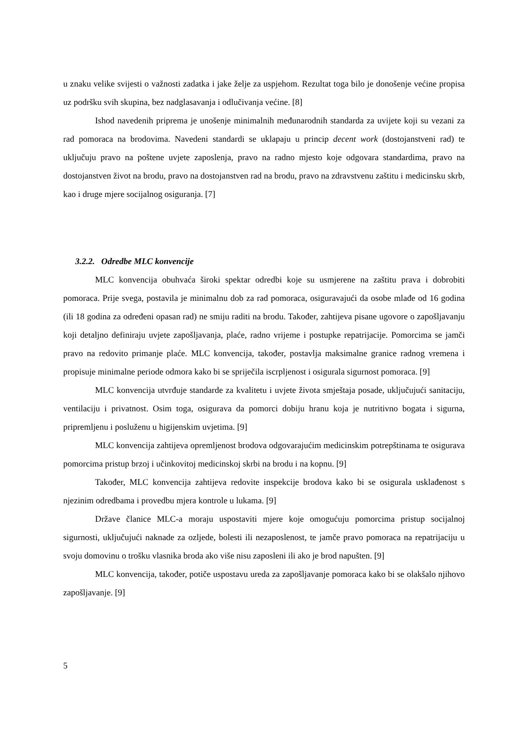u znaku velike svijesti o važnosti zadatka i jake želje za uspjehom. Rezultat toga bilo je donošenje većine propisa uz podršku svih skupina, bez nadglasavanja i odlučivanja većine. [8]
Ishod navedenih priprema je unošenje minimalnih međunarodnih standarda za uvijete koji su vezani za rad pomoraca na brodovima. Navedeni standardi se uklapaju u princip decent work (dostojanstveni rad) te uključuju pravo na poštene uvjete zaposlenja, pravo na radno mjesto koje odgovara standardima, pravo na dostojanstven život na brodu, pravo na dostojanstven rad na brodu, pravo na zdravstvenu zaštitu i medicinsku skrb, kao i druge mjere socijalnog osiguranja. [7]
3.2.2. Odredbe MLC konvencije
MLC konvencija obuhvaća široki spektar odredbi koje su usmjerene na zaštitu prava i dobrobiti pomoraca. Prije svega, postavila je minimalnu dob za rad pomoraca, osiguravajući da osobe mlađe od 16 godina (ili 18 godina za određeni opasan rad) ne smiju raditi na brodu. Također, zahtijeva pisane ugovore o zapošljavanju koji detaljno definiraju uvjete zapošljavanja, plaće, radno vrijeme i postupke repatrijacije. Pomorcima se jamči pravo na redovito primanje plaće. MLC konvencija, također, postavlja maksimalne granice radnog vremena i propisuje minimalne periode odmora kako bi se spriječila iscrpljenost i osigurala sigurnost pomoraca. [9]
MLC konvencija utvrđuje standarde za kvalitetu i uvjete života smještaja posade, uključujući sanitaciju, ventilaciju i privatnost. Osim toga, osigurava da pomorci dobiju hranu koja je nutritivno bogata i sigurna, pripremljenu i posluženu u higijenskim uvjetima. [9]
MLC konvencija zahtijeva opremljenost brodova odgovarajućim medicinskim potrepštinama te osigurava pomorcima pristup brzoj i učinkovitoj medicinskoj skrbi na brodu i na kopnu. [9]
Također, MLC konvencija zahtijeva redovite inspekcije brodova kako bi se osigurala usklađenost s njezinim odredbama i provedbu mjera kontrole u lukama. [9]
Države članice MLC-a moraju uspostaviti mjere koje omogućuju pomorcima pristup socijalnoj sigurnosti, uključujući naknade za ozljede, bolesti ili nezaposlenost, te jamče pravo pomoraca na repatrijaciju u svoju domovinu o trošku vlasnika broda ako više nisu zaposleni ili ako je brod napušten. [9]
MLC konvencija, također, potiče uspostavu ureda za zapošljavanje pomoraca kako bi se olakšalo njihovo zapošljavanje. [9]
5